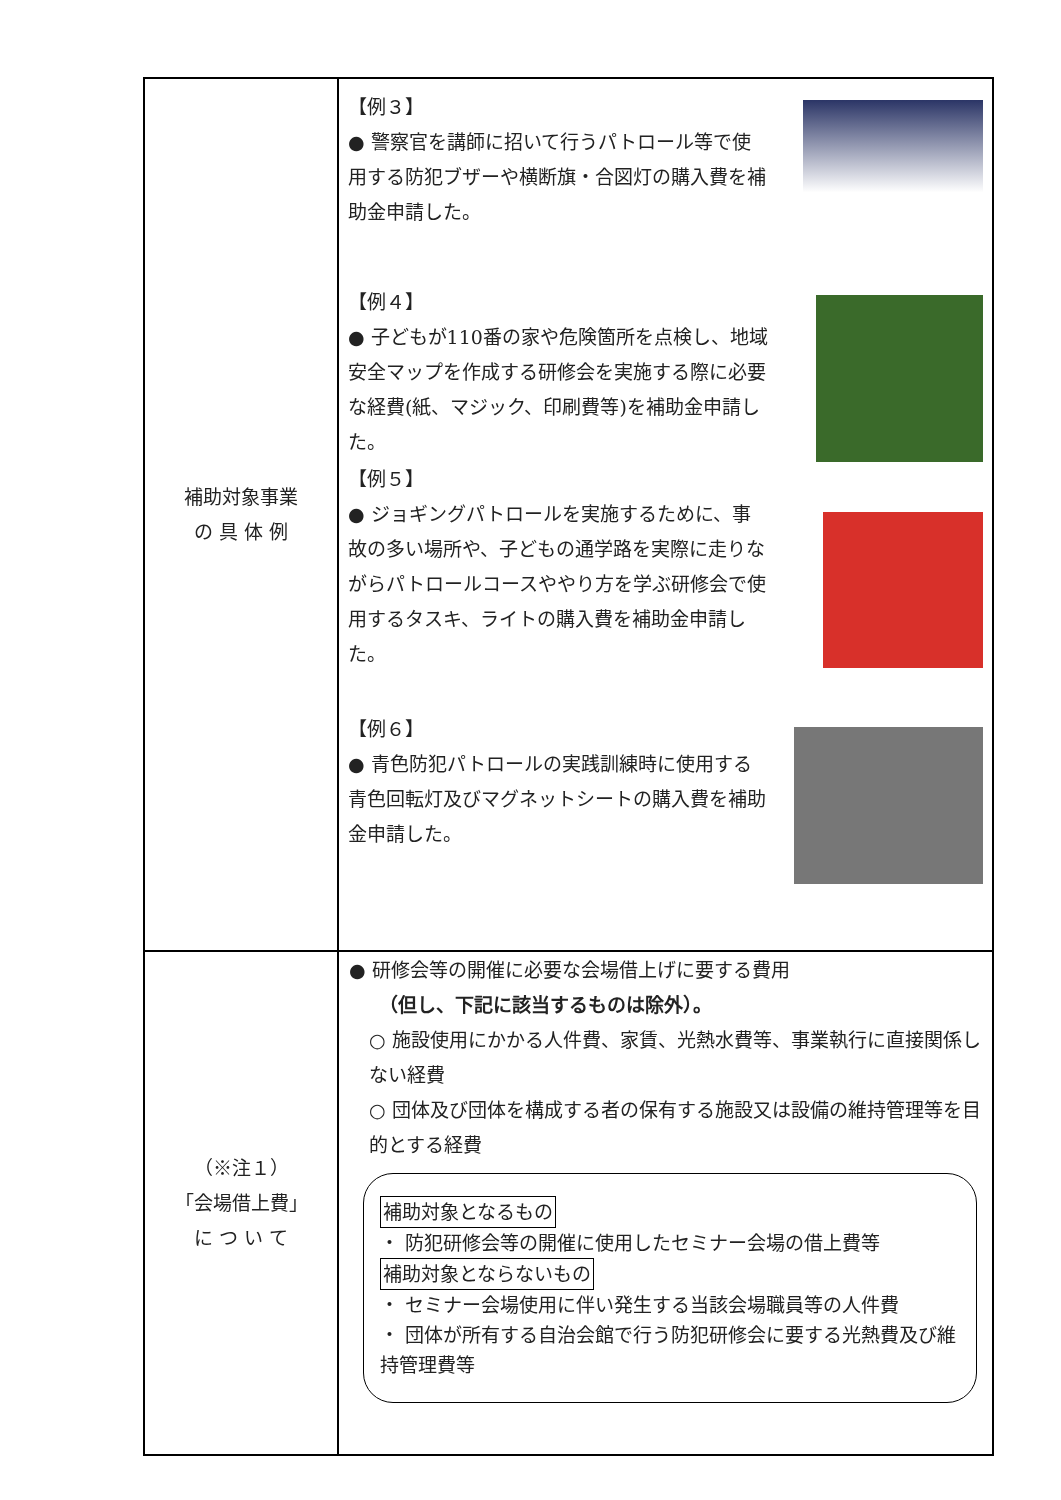| 補助対象事業 の 具 体 例 | 【例３】 ● 警察官を講師に招いて行うパトロール等で使用する防犯ブザーや横断旗・合図灯の購入費を補助金申請した。 【例４】 ● 子どもが110番の家や危険箇所を点検し、地域安全マップを作成する研修会を実施する際に必要な経費(紙、マジック、印刷費等)を補助金申請した。 【例５】 ● ジョギングパトロールを実施するために、事故の多い場所や、子どもの通学路を実際に走りながらパトロールコースややり方を学ぶ研修会で使用するタスキ、ライトの購入費を補助金申請した。 【例６】 ● 青色防犯パトロールの実践訓練時に使用する青色回転灯及びマグネットシートの購入費を補助金申請した。 |
| （※注１） 「会場借上費」 に つ い て | ● 研修会等の開催に必要な会場借上げに要する費用 （但し、下記に該当するものは除外）。 ○ 施設使用にかかる人件費、家賃、光熱水費等、事業執行に直接関係しない経費 ○ 団体及び団体を構成する者の保有する施設又は設備の維持管理等を目的とする経費 補助対象となるもの ・ 防犯研修会等の開催に使用したセミナー会場の借上費等 補助対象とならないもの ・ セミナー会場使用に伴い発生する当該会場職員等の人件費 ・ 団体が所有する自治会館で行う防犯研修会に要する光熱費及び維持管理費等 |